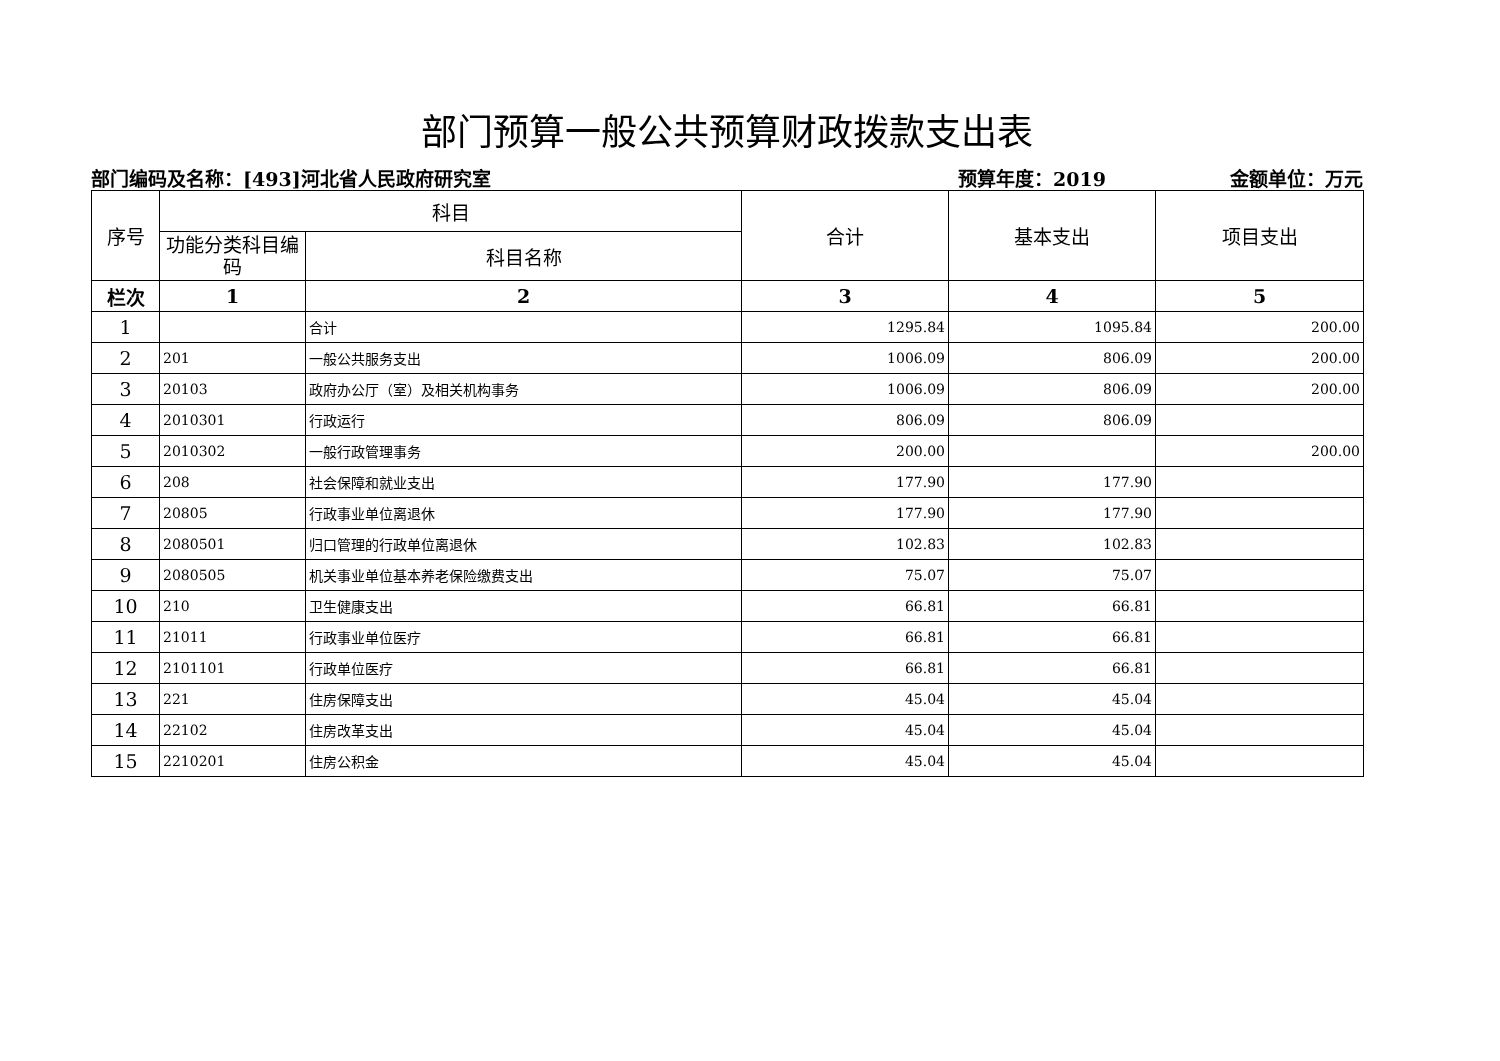部门预算一般公共预算财政拨款支出表
部门编码及名称：[493]河北省人民政府研究室 预算年度：2019 金额单位：万元
| 序号 | 科目 | | 合计 | 基本支出 | 项目支出 |
| --- | --- | --- | --- | --- | --- |
| | 功能分类科目编码 | 科目名称 | | | |
| 栏次 | 1 | 2 | 3 | 4 | 5 |
| 1 | | 合计 | 1295.84 | 1095.84 | 200.00 |
| 2 | 201 | 一般公共服务支出 | 1006.09 | 806.09 | 200.00 |
| 3 | 20103 | 政府办公厅（室）及相关机构事务 | 1006.09 | 806.09 | 200.00 |
| 4 | 2010301 | 行政运行 | 806.09 | 806.09 | |
| 5 | 2010302 | 一般行政管理事务 | 200.00 | | 200.00 |
| 6 | 208 | 社会保障和就业支出 | 177.90 | 177.90 | |
| 7 | 20805 | 行政事业单位离退休 | 177.90 | 177.90 | |
| 8 | 2080501 | 归口管理的行政单位离退休 | 102.83 | 102.83 | |
| 9 | 2080505 | 机关事业单位基本养老保险缴费支出 | 75.07 | 75.07 | |
| 10 | 210 | 卫生健康支出 | 66.81 | 66.81 | |
| 11 | 21011 | 行政事业单位医疗 | 66.81 | 66.81 | |
| 12 | 2101101 | 行政单位医疗 | 66.81 | 66.81 | |
| 13 | 221 | 住房保障支出 | 45.04 | 45.04 | |
| 14 | 22102 | 住房改革支出 | 45.04 | 45.04 | |
| 15 | 2210201 | 住房公积金 | 45.04 | 45.04 | |